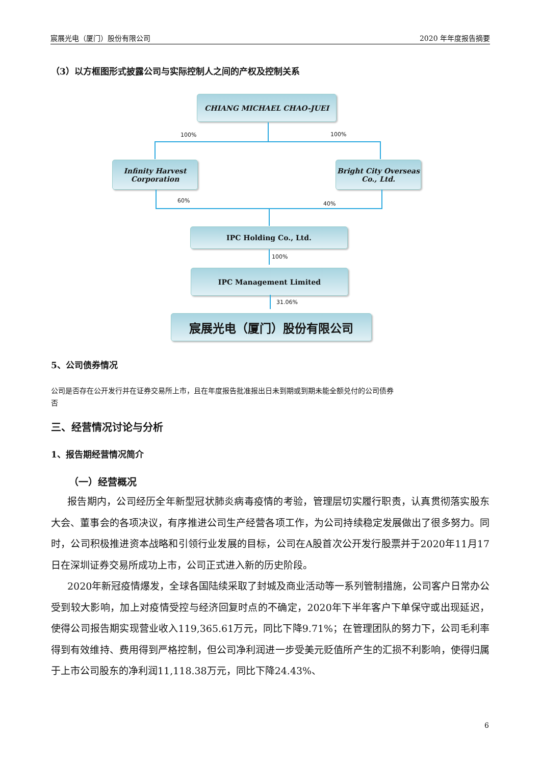宸展光电（厦门）股份有限公司 2020 年年度报告摘要
（3）以方框图形式披露公司与实际控制人之间的产权及控制关系
CHIANG MICHAEL CHAO-JUEI
100% 100%
Infinity Harvest
Corporation
Bright City Overseas
Co., Ltd.
60% 40%
IPC Holding Co., Ltd.
100%
IPC Management Limited
31.06%
宸展光电（厦门）股份有限公司
5、公司债券情况
公司是否存在公开发行并在证券交易所上市，且在年度报告批准报出日未到期或到期未能全额兑付的公司债券
否
三、经营情况讨论与分析
1、报告期经营情况简介
（一）经营概况
报告期内，公司经历全年新型冠状肺炎病毒疫情的考验，管理层切实履行职责，认真贯彻落实股东大会、董事会的各项决议，有序推进公司生产经营各项工作，为公司持续稳定发展做出了很多努力。同时，公司积极推进资本战略和引领行业发展的目标，公司在A股首次公开发行股票并于2020年11月17日在深圳证券交易所成功上市，公司正式进入新的历史阶段。
2020年新冠疫情爆发，全球各国陆续采取了封城及商业活动等一系列管制措施，公司客户日常办公受到较大影响，加上对疫情受控与经济回复时点的不确定，2020年下半年客户下单保守或出现延迟，使得公司报告期实现营业收入119,365.61万元，同比下降9.71%；在管理团队的努力下，公司毛利率得到有效维持、费用得到严格控制，但公司净利润进一步受美元贬值所产生的汇损不利影响，使得归属于上市公司股东的净利润11,118.38万元，同比下降24.43%、
6